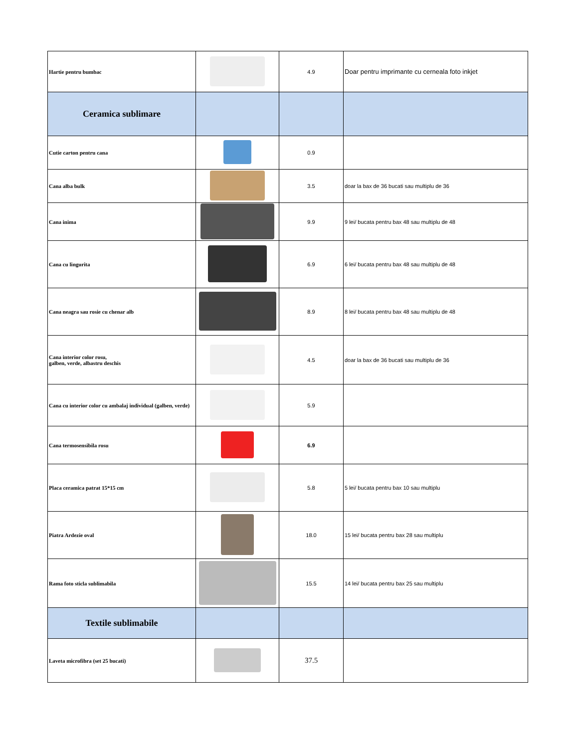| Hartie pentru bumbac | | 4.9 | Doar pentru imprimante cu cerneala foto inkjet |
| Ceramica sublimare | | | |
| Cutie carton pentru cana | | 0.9 | |
| Cana alba bulk | | 3.5 | doar la bax de 36 bucati sau multiplu de 36 |
| Cana inima | | 9.9 | 9 lei/ bucata pentru bax 48 sau multiplu de 48 |
| Cana cu lingurita | | 6.9 | 6 lei/ bucata pentru bax 48 sau multiplu de 48 |
| Cana neagra sau rosie cu chenar alb | | 8.9 | 8 lei/ bucata pentru bax 48 sau multiplu de 48 |
| Cana interior color rosu, galben, verde, albastru deschis | | 4.5 | doar la bax de 36 bucati sau multiplu de 36 |
| Cana cu interior color cu ambalaj individual (galben, verde) | | 5.9 | |
| Cana termosensibila rosu | | 6.9 | |
| Placa ceramica patrat 15*15 cm | | 5.8 | 5 lei/ bucata pentru bax 10 sau multiplu |
| Piatra Ardezie oval | | 18.0 | 15 lei/ bucata pentru bax 28 sau multiplu |
| Rama foto sticla sublimabila | | 15.5 | 14 lei/ bucata pentru bax 25 sau multiplu |
| Textile sublimabile | | | |
| Laveta microfibra (set 25 bucati) | | 37.5 | |